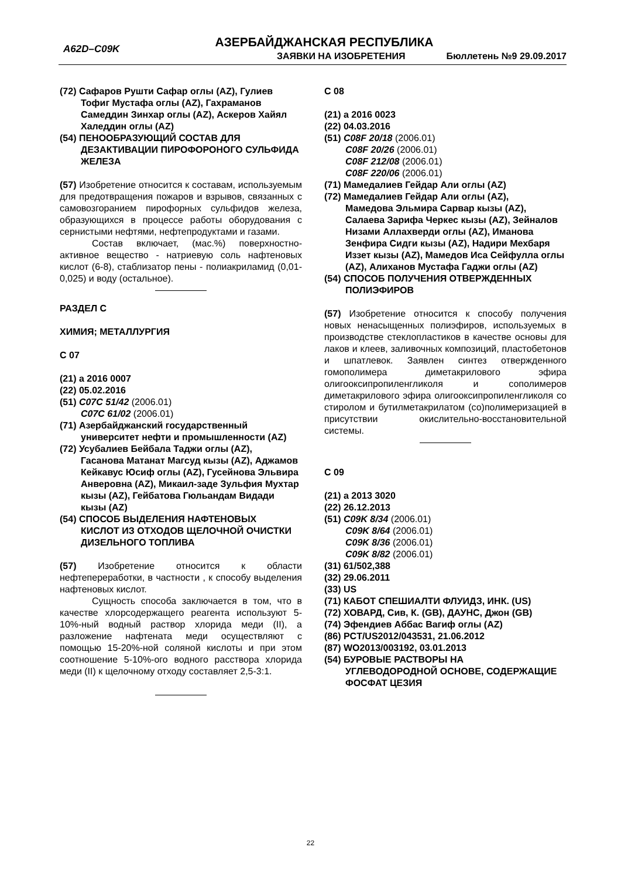A62D–C09K
АЗЕРБАЙДЖАНСКАЯ РЕСПУБЛИКА
ЗАЯВКИ НА ИЗОБРЕТЕНИЯ Бюллетень №9 29.09.2017
(72) Сафаров Рушти Сафар оглы (AZ), Гулиев
Тофиг Мустафа оглы (AZ), Гахраманов Самеддин Зинхар оглы (AZ), Аскеров Хайял Халеддин оглы (AZ)
(54) ПЕНООБРАЗУЮЩИЙ СОСТАВ ДЛЯ
ДЕЗАКТИВАЦИИ ПИРОФОРОНОГО СУЛЬФИДА ЖЕЛЕЗА
(57) Изобретение относится к составам, используемым для предотвращения пожаров и взрывов, связанных с самовозгоранием пирофорных сульфидов железа, образующихся в процессе работы оборудования с сернистыми нефтями, нефтепродуктами и газами.
Состав включает, (мас.%) поверхностно-активное вещество - натриевую соль нафтеновых кислот (6-8), стаблизатор пены - полиакриламид (0,01- 0,025) и воду (остальное).
РАЗДЕЛ С
ХИМИЯ; МЕТАЛЛУРГИЯ
С 07
(21) a 2016 0007
(22) 05.02.2016
(51) C07C 51/42 (2006.01)
C07C 61/02 (2006.01)
(71) Азербайджанский государственный
университет нефти и промышленности (AZ)
(72) Усубалиев Бейбала Таджи оглы (AZ),
Гасанова Матанат Магсуд кызы (AZ), Аджамов Кейкавус Юсиф оглы (AZ), Гусейнова Эльвира Анверовна (AZ), Микаил-заде Зульфия Мухтар кызы (AZ), Гейбатова Гюльандам Видади кызы (AZ)
(54) СПОСОБ ВЫДЕЛЕНИЯ НАФТЕНОВЫХ
КИСЛОТ ИЗ ОТХОДОВ ЩЕЛОЧНОЙ ОЧИСТКИ ДИЗЕЛЬНОГО ТОПЛИВА
(57) Изобретение относится к области нефтепереработки, в частности , к способу выделения нафтеновых кислот.
Сущность способа заключается в том, что в качестве хлорсодержащего реагента используют 5-10%-ный водный раствор хлорида меди (II), а разложение нафтената меди осуществляют с помощью 15-20%-ной соляной кислоты и при этом соотношение 5-10%-ого водного расствора хлорида меди (II) к щелочному отходу составляет 2,5-3:1.
С 08
(21) a 2016 0023
(22) 04.03.2016
(51) C08F 20/18 (2006.01)
C08F 20/26 (2006.01)
C08F 212/08 (2006.01)
C08F 220/06 (2006.01)
(71) Мамедалиев Гейдар Али оглы (AZ)
(72) Мамедалиев Гейдар Али оглы (AZ),
Мамедова Эльмира Сарвар кызы (AZ), Салаева Зарифа Черкес кызы (AZ), Зейналов Низами Аллахверди оглы (AZ), Иманова Зенфира Сидги кызы (AZ), Надири Мехбаря Иззет кызы (AZ), Мамедов Иса Сейфулла оглы (AZ), Алиханов Мустафа Гаджи оглы (AZ)
(54) СПОСОБ ПОЛУЧЕНИЯ ОТВЕРЖДЕННЫХ
ПОЛИЭФИРОВ
(57) Изобретение относится к способу получения новых ненасыщенных полиэфиров, используемых в производстве стеклопластиков в качестве основы для лаков и клеев, заливочных композиций, пластобетонов и шпатлевок. Заявлен синтез отвержденного гомополимера диметакрилового эфира олигооксипропиленгликоля и сополимеров диметакрилового эфира олигооксипропиленгликоля со стиролом и бутилметакрилатом (со)полимеризацией в присутствии окислительно-восстановительной системы.
С 09
(21) a 2013 3020
(22) 26.12.2013
(51) C09K 8/34 (2006.01)
C09K 8/64 (2006.01)
C09K 8/36 (2006.01)
C09K 8/82 (2006.01)
(31) 61/502,388
(32) 29.06.2011
(33) US
(71) КАБОТ СПЕШИАЛТИ ФЛУИДЗ, ИНК. (US)
(72) ХОВАРД, Сив, К. (GB), ДАУНС, Джон (GB)
(74) Эфендиев Аббас Вагиф оглы (AZ)
(86) PCT/US2012/043531, 21.06.2012
(87) WO2013/003192, 03.01.2013
(54) БУРОВЫЕ РАСТВОРЫ НА
УГЛЕВОДОРОДНОЙ ОСНОВЕ, СОДЕРЖАЩИЕ ФОСФАТ ЦЕЗИЯ
22